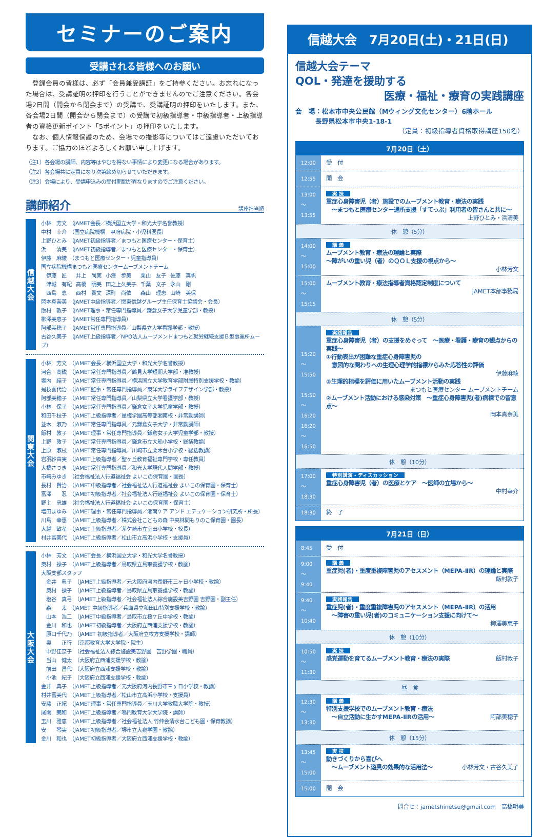セミナーのご案内
受講される皆様へのお願い
　登録会員の皆様は、必ず「会員兼受講証」をご持参ください。お忘れになった場合は、受講証明の押印を行うことができませんのでご注意ください。各会場2日間（開会から閉会まで）の受講で、受講証明の押印をいたします。また、各会場2日間（開会から閉会まで）の受講で初級指導者・中級指導者・上級指導者の資格更新ポイント「5ポイント」の押印をいたします。
　なお、個人情報保護のため、会場での撮影等についてはご遠慮いただいております。ご協力のほどよろしくお願い申し上げます。
（注1）各会場の講師、内容等はやむを得ない事情により変更になる場合があります。
（注2）各会場共に定員になり次第締め切らせていただきます。
（注3）会場により、受講申込みの受付期間が異なりますのでご注意ください。
講師紹介 講座担当順
信
越
大
会
小林　芳文　（JAMET会長／横浜国立大学・和光大学名誉教授）
中村　幸介　（国立病院機構　甲府病院・小児科医長）
上野ひとみ　（JAMET初級指導者／まつもと医療センター・保育士）
浜　　清美　（JAMET初級指導者／まつもと医療センター・保育士）
伊藤　麻綾　（まつもと医療センター・児童指導員）
国立病院機構まつもと医療センタームーブメントチーム
| 伊藤 匠 | 井上 尚実 | 小澤 歩美 | 栗山 友子 | 佐藤 真帆 |
| 津城 有紀 | 高橋 明美 | 田之上久美子 | 千葉 文子 | 永山 剛 |
| 西島 恵 | 西村 貴文 | 深町 尚依 | 森山 理恵 | 山崎 美保 |
岡本真奈美　（JAMET中級指導者／関東信越グループ主任保育士協議会・会長）
飯村　敦子　（JAMET理事・常任専門指導員／鎌倉女子大学児童学部・教授）
柳澤美恵子　（JAMET常任専門指導員）
阿部美穂子　（JAMET常任専門指導員／山梨県立大学看護学部・教授）
古谷久美子　（JAMET上級指導者／NPO法人ムーブメントまつもと就労継続支援Ｂ型事業所ムーブ）
関
東
大
会
小林　芳文　（JAMET会長／横浜国立大学・和光大学名誉教授）
河合　高鋭　（JAMET常任専門指導員／鶴見大学短期大学部・准教授）
堀内　結子　（JAMET常任専門指導員／横浜国立大学教育学部附属特別支援学校・教諭）
是枝喜代治　（JAMET監事・常任専門指導員／東洋大学ライフデザイン学部・教授）
阿部美穂子　（JAMET常任専門指導員／山梨県立大学看護学部・教授）
小林　保子　（JAMET常任専門指導員／鎌倉女子大学児童学部・教授）
和田千枝子　（JAMET上級指導者／星槎学園高等部湘南校・非常勤講師）
並木　淑乃　（JAMET常任専門指導員／元鎌倉女子大学・非常勤講師）
飯村　敦子　（JAMET理事・常任専門指導員／鎌倉女子大学児童学部・教授）
上野　敦子　（JAMET常任専門指導員／鎌倉市立大船小学校・総括教諭）
上原　淑枝　（JAMET常任専門指導員／川崎市立栗木台小学校・総括教諭）
岩羽紗由実　（JAMET上級指導者／聖ヶ丘教育福祉専門学校・専任教員）
大橋さつき　（JAMET常任専門指導員／和光大学現代人間学部・教授）
市崎みゆき　（社会福祉法人行道福祉会 よいこの保育園・園長）
長村　賢治　（JAMET中級指導者／社会福祉法人行道福祉会 よいこの保育園・保育士）
富澤　　忍　（JAMET初級指導者／社会福祉法人行道福祉会 よいこの保育園・保育士）
野上　忠雄　（社会福祉法人行道福祉会 よいこの保育園・保育士）
増田まゆみ　（JAMET理事・常任専門指導員／湘南ケア アンド エデュケーション研究所・所長）
川島　幸惠　（JAMET上級指導者／株式会社こどもの森 中央林間もりのこ保育園・園長）
大越　敏孝　（JAMET上級指導者／茅ケ崎市立室田小学校・校長）
村井富美代　（JAMET上級指導者／松山市立高浜小学校・支援員）
大
阪
大
会
小林　芳文　（JAMET会長／横浜国立大学・和光大学名誉教授）
奥村　操子　（JAMET上級指導者／鳥取県立鳥取養護学校・教諭）
大阪支部スタッフ
　金井　典子　（JAMET上級指導者／元大阪府河内長野市三ヶ日小学校・教諭）
　奥村　操子　（JAMET上級指導者／鳥取県立鳥取養護学校・教諭）
　塩谷　真弓　（JAMET上級指導者／社会福祉法人綜合施設美吉野園 吉野園・副主任）
　森　　太　（JAMET 中級指導者／兵庫県立和田山特別支援学校・教諭）
　山本　浩二　（JAMET中級指導者／鳥取市立桜ケ丘中学校・教諭）
　金川　和也　（JAMET初級指導者／大阪府立西浦支援学校・教諭）
　原口千代乃　（JAMET 初級指導者／大阪府立枚方支援学校・講師）
　奥　　正行　（京都教育大学大学院・院生）
　中野佳奈子　（社会福祉法人綜合施設美吉野園　吉野学園・職員）
　当山　健太　（大阪府立西浦支援学校・教諭）
　前田　昌代　（大阪府立西浦支援学校・教諭）
　小池　紀子　（大阪府立西浦支援学校・教諭）
金井　典子　（JAMET上級指導者／元大阪府河内長野市三ヶ日小学校・教諭）
村井富美代　（JAMET上級指導者／松山市立高浜小学校・支援員）
安藤　正紀　（JAMET理事・常任専門指導員／玉川大学教職大学院・教授）
尾関　美和　（JAMET上級指導者／鳴門教育大学大学院・講師）
玉川　雅恵　（JAMET上級指導者／社会福祉法人 竹伸会清水台こども園・保育教諭）
安　　琴実　（JAMET初級指導者／堺市立大泉学園・教諭）
金川　和也　（JAMET初級指導者／大阪府立西浦支援学校・教諭）
信越大会　7月20日(土)・21日(日)
信越大会テーマ
QOL・発達を援助する
医療・福祉・療育の実践講座
会　場：松本市中央公民館（Mウィング文化センター）6階ホール
　　　長野県松本市中央1-18-1
（定員：初級指導者資格取得講座150名）
| 7月20日（土） | |
| --- | --- |
| 12:00 | 受 付 |
| 12:55 | 開 会 |
| 13:00 ～ 13:55 | 実 技 重症心身障害児（者）施設でのムーブメント教育・療法の実践 ～まつもと医療センター通所支援「すてっぷ」利用者の皆さんと共に～ 上野ひとみ・浜清美 |
| 休 憩（5分） | |
| 14:00 ～ 15:00 | 講 義 ムーブメント教育・療法の理論と実際 ～障がいの重い児（者）のＱＯＬ支援の視点から～ 小林芳文 |
| 15:00 ～ 15:15 | ムーブメント教育・療法指導者資格認定制度について JAMET本部事務局 |
| 休 憩（5分） | |
| 15:20 ～ 15:50 15:50 ～ 16:20 16:20 ～ 16:50 | 実践報告 重症心身障害児（者）の支援をめぐって ～医療・看護・療育の観点からの実践～ ①行動表出が困難な重症心身障害児の 意図的な関わりへの生理心理学的指標からみた応答性の評価 伊藤麻綾 ②生理的指標を評価に用いたムーブメント活動の実践 まつもと医療センター ムーブメントチーム ②ムーブメント活動における感染対策 ～重症心身障害児(者)病棟での留意点～ 岡本真奈美 |
| 休 憩（10分） | |
| 17:00 ～ 18:30 | 特別講演・ディスカッション 重症心身障害児（者）の医療とケア ～医師の立場から～ 中村幸介 |
| 18:30 | 終 了 |
| 7月21日（日） | |
| --- | --- |
| 8:45 | 受 付 |
| 9:00 ～ 9:40 | 講 義 重症児(者)・重度重複障害児のアセスメント（MEPA-ⅡR）の理論と実際 飯村敦子 |
| 9:40 ～ 10:40 | 実践報告 重症児(者)・重度重複障害児のアセスメント（MEPA-ⅡR）の活用 ～障害の重い児(者)のコミュニケーション支援に向けて～ 柳澤美恵子 |
| 休 憩（10分） | |
| 10:50 ～ 11:30 | 実 技 感覚運動を育てるムーブメント教育・療法の実際 飯村敦子 |
| 昼 食 | |
| 12:30 ～ 13:30 | 講 義 特別支援学校でのムーブメント教育・療法 ～自立活動に生かすMEPA-ⅡRの活用～ 阿部美穂子 |
| 休 憩（15分） | |
| 13:45 ～ 15:00 | 実 技 動きづくりから喜びへ ～ムーブメント遊具の効果的な活用法～ 小林芳文・古谷久美子 |
| 15:00 | 閉 会 |
問合せ：jametshinetsu@gmail.com　高橋明美